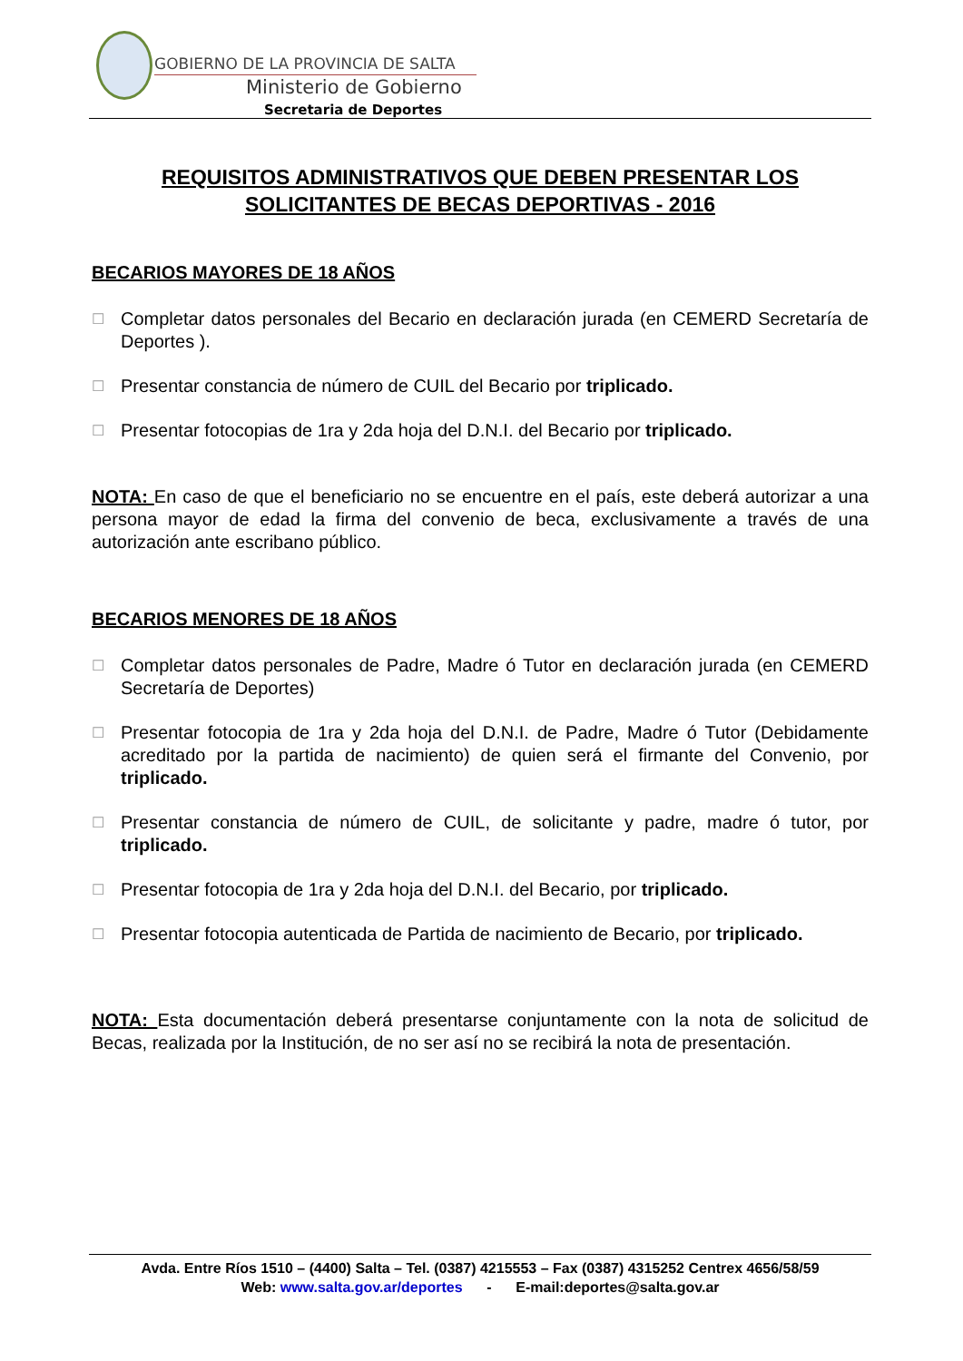GOBIERNO DE LA PROVINCIA DE SALTA
Ministerio de Gobierno
Secretaria de Deportes
REQUISITOS ADMINISTRATIVOS QUE DEBEN PRESENTAR LOS SOLICITANTES DE BECAS DEPORTIVAS - 2016
BECARIOS MAYORES DE 18 AÑOS
☐ Completar datos personales del Becario en declaración jurada (en CEMERD Secretaría de Deportes ).
☐ Presentar constancia de número de CUIL del Becario por triplicado.
☐ Presentar fotocopias de 1ra y 2da hoja del D.N.I. del Becario por triplicado.
NOTA: En caso de que el beneficiario no se encuentre en el país, este deberá autorizar a una persona mayor de edad la firma del convenio de beca, exclusivamente a través de una autorización ante escribano público.
BECARIOS MENORES DE 18 AÑOS
☐ Completar datos personales de Padre, Madre ó Tutor en declaración jurada (en CEMERD Secretaría de Deportes)
☐ Presentar fotocopia de 1ra y 2da hoja del D.N.I. de Padre, Madre ó Tutor (Debidamente acreditado por la partida de nacimiento) de quien será el firmante del Convenio, por triplicado.
☐ Presentar constancia de número de CUIL, de solicitante y padre, madre ó tutor, por triplicado.
☐ Presentar fotocopia de 1ra y 2da hoja del D.N.I. del Becario, por triplicado.
☐ Presentar fotocopia autenticada de Partida de nacimiento de Becario, por triplicado.
NOTA: Esta documentación deberá presentarse conjuntamente con la nota de solicitud de Becas, realizada por la Institución, de no ser así no se recibirá la nota de presentación.
Avda. Entre Ríos 1510 – (4400) Salta – Tel. (0387) 4215553 – Fax (0387) 4315252 Centrex 4656/58/59
Web: www.salta.gov.ar/deportes - E-mail:deportes@salta.gov.ar